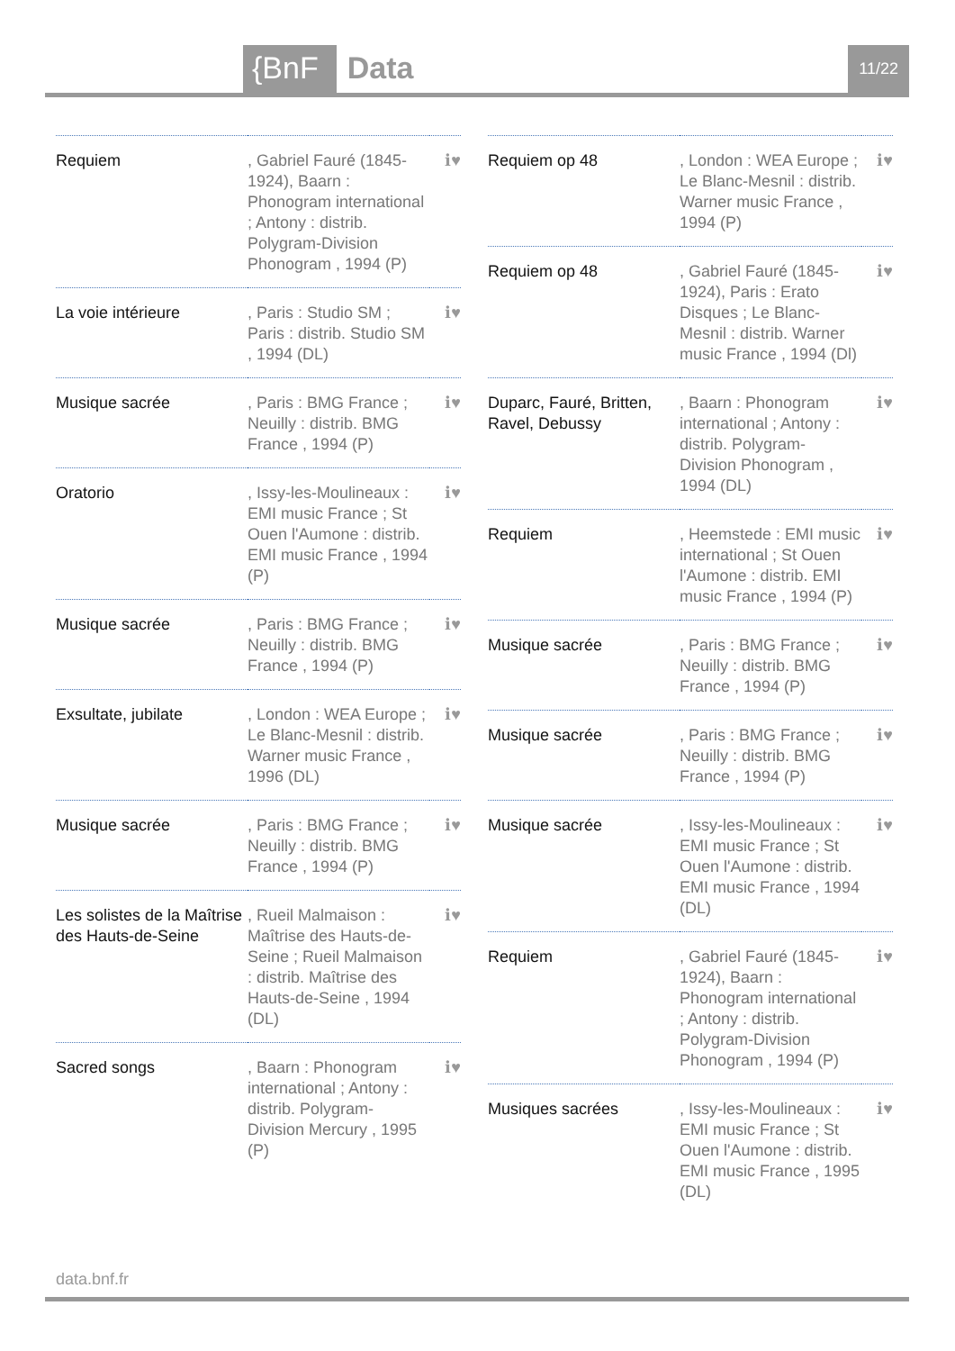{BnF Data 11/22
| Requiem | , Gabriel Fauré (1845-1924), Baarn : Phonogram international ; Antony : distrib. Polygram-Division Phonogram , 1994 (P) | ℹ♥ |
| La voie intérieure | , Paris : Studio SM ; Paris : distrib. Studio SM , 1994 (DL) | ℹ♥ |
| Musique sacrée | , Paris : BMG France ; Neuilly : distrib. BMG France , 1994 (P) | ℹ♥ |
| Oratorio | , Issy-les-Moulineaux : EMI music France ; St Ouen l'Aumone : distrib. EMI music France , 1994 (P) | ℹ♥ |
| Musique sacrée | , Paris : BMG France ; Neuilly : distrib. BMG France , 1994 (P) | ℹ♥ |
| Exsultate, jubilate | , London : WEA Europe ; Le Blanc-Mesnil : distrib. Warner music France , 1996 (DL) | ℹ♥ |
| Musique sacrée | , Paris : BMG France ; Neuilly : distrib. BMG France , 1994 (P) | ℹ♥ |
| Les solistes de la Maîtrise des Hauts-de-Seine | , Rueil Malmaison : Maîtrise des Hauts-de-Seine ; Rueil Malmaison : distrib. Maîtrise des Hauts-de-Seine , 1994 (DL) | ℹ♥ |
| Sacred songs | , Baarn : Phonogram international ; Antony : distrib. Polygram-Division Mercury , 1995 (P) | ℹ♥ |
| Requiem op 48 | , London : WEA Europe ; Le Blanc-Mesnil : distrib. Warner music France , 1994 (P) | ℹ♥ |
| Requiem op 48 | , Gabriel Fauré (1845-1924), Paris : Erato Disques ; Le Blanc-Mesnil : distrib. Warner music France , 1994 (Dl) | ℹ♥ |
| Duparc, Fauré, Britten, Ravel, Debussy | , Baarn : Phonogram international ; Antony : distrib. Polygram-Division Phonogram , 1994 (DL) | ℹ♥ |
| Requiem | , Heemstede : EMI music international ; St Ouen l'Aumone : distrib. EMI music France , 1994 (P) | ℹ♥ |
| Musique sacrée | , Paris : BMG France ; Neuilly : distrib. BMG France , 1994 (P) | ℹ♥ |
| Musique sacrée | , Paris : BMG France ; Neuilly : distrib. BMG France , 1994 (P) | ℹ♥ |
| Musique sacrée | , Issy-les-Moulineaux : EMI music France ; St Ouen l'Aumone : distrib. EMI music France , 1994 (DL) | ℹ♥ |
| Requiem | , Gabriel Fauré (1845-1924), Baarn : Phonogram international ; Antony : distrib. Polygram-Division Phonogram , 1994 (P) | ℹ♥ |
| Musiques sacrées | , Issy-les-Moulineaux : EMI music France ; St Ouen l'Aumone : distrib. EMI music France , 1995 (DL) | ℹ♥ |
data.bnf.fr